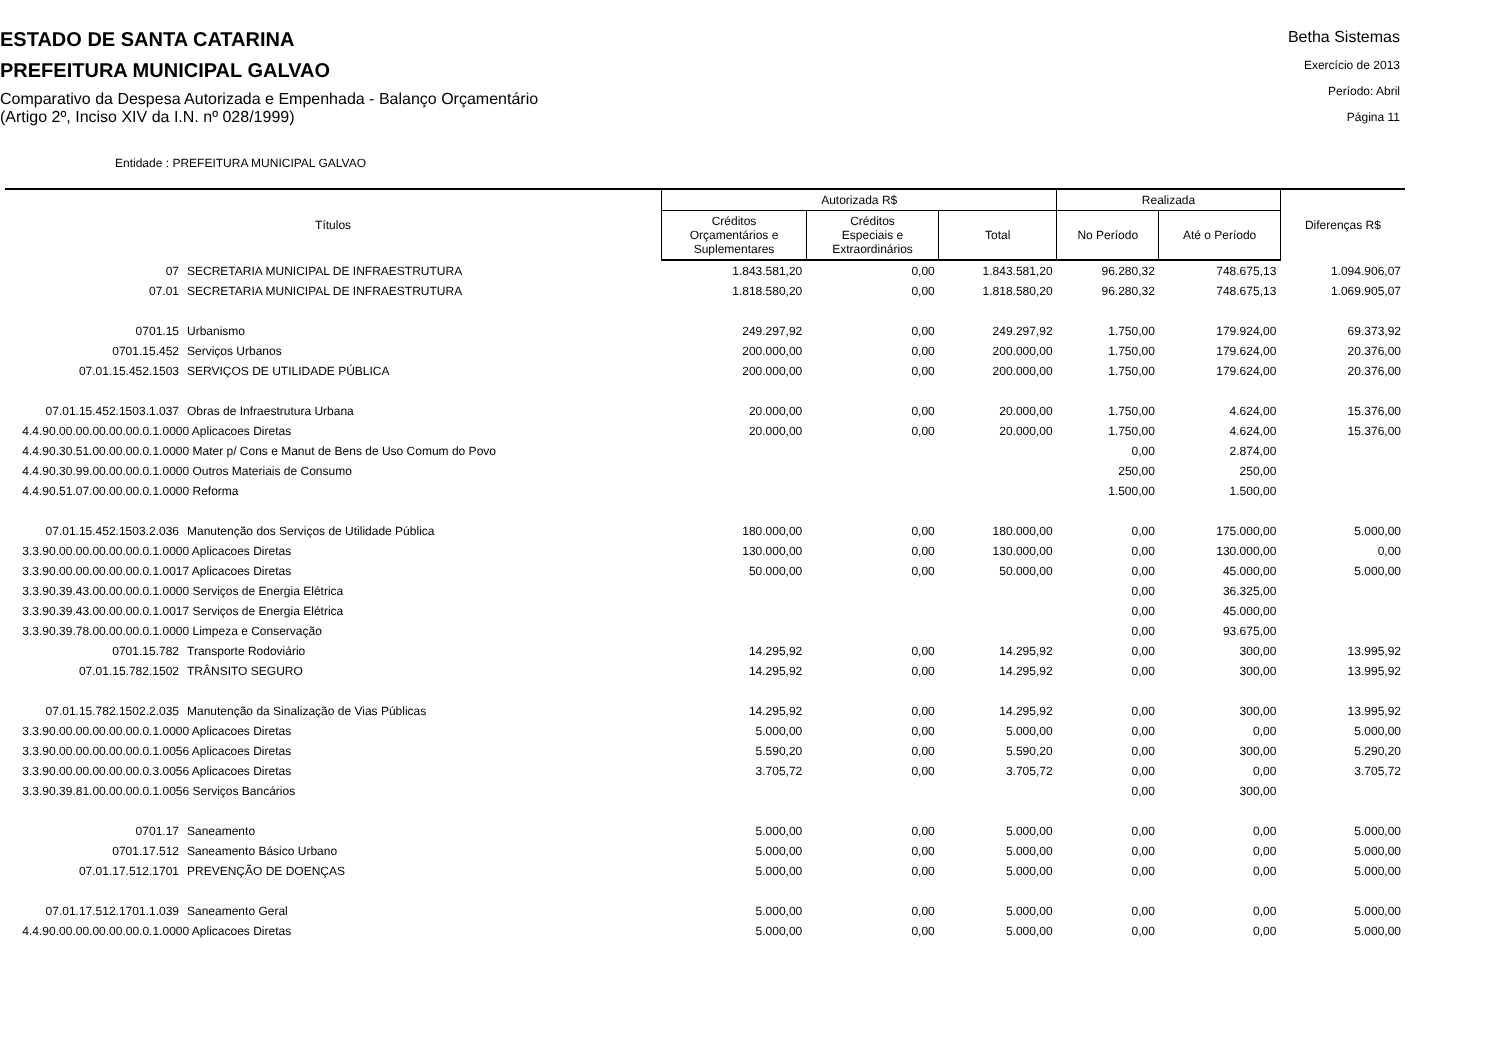ESTADO DE SANTA CATARINA
PREFEITURA MUNICIPAL GALVAO
Comparativo da Despesa Autorizada e Empenhada - Balanço Orçamentário
(Artigo 2º, Inciso XIV da I.N. nº 028/1999)
Betha Sistemas
Exercício de 2013
Período: Abril
Página 11
Entidade : PREFEITURA MUNICIPAL GALVAO
| Títulos | | Autorizada R$ | | | Realizada | | Diferenças R$ |
| --- | --- | --- | --- | --- | --- | --- | --- |
| | | Créditos Orçamentários e Suplementares | Créditos Especiais e Extraordinários | Total | No Período | Até o Período | |
| 07 | SECRETARIA MUNICIPAL DE INFRAESTRUTURA | 1.843.581,20 | 0,00 | 1.843.581,20 | 96.280,32 | 748.675,13 | 1.094.906,07 |
| 07.01 | SECRETARIA MUNICIPAL DE INFRAESTRUTURA | 1.818.580,20 | 0,00 | 1.818.580,20 | 96.280,32 | 748.675,13 | 1.069.905,07 |
| 0701.15 | Urbanismo | 249.297,92 | 0,00 | 249.297,92 | 1.750,00 | 179.924,00 | 69.373,92 |
| 0701.15.452 | Serviços Urbanos | 200.000,00 | 0,00 | 200.000,00 | 1.750,00 | 179.624,00 | 20.376,00 |
| 07.01.15.452.1503 | SERVIÇOS DE UTILIDADE PÚBLICA | 200.000,00 | 0,00 | 200.000,00 | 1.750,00 | 179.624,00 | 20.376,00 |
| 07.01.15.452.1503.1.037 | Obras de Infraestrutura Urbana | 20.000,00 | 0,00 | 20.000,00 | 1.750,00 | 4.624,00 | 15.376,00 |
| 4.4.90.00.00.00.00.00.0.1.0000 Aplicacoes Diretas | | 20.000,00 | 0,00 | 20.000,00 | 1.750,00 | 4.624,00 | 15.376,00 |
| 4.4.90.30.51.00.00.00.0.1.0000 Mater p/ Cons e Manut de Bens de Uso Comum do Povo | | | | | 0,00 | 2.874,00 | |
| 4.4.90.30.99.00.00.00.0.1.0000 Outros Materiais de Consumo | | | | | 250,00 | 250,00 | |
| 4.4.90.51.07.00.00.00.0.1.0000 Reforma | | | | | 1.500,00 | 1.500,00 | |
| 07.01.15.452.1503.2.036 | Manutenção dos Serviços de Utilidade Pública | 180.000,00 | 0,00 | 180.000,00 | 0,00 | 175.000,00 | 5.000,00 |
| 3.3.90.00.00.00.00.00.0.1.0000 Aplicacoes Diretas | | 130.000,00 | 0,00 | 130.000,00 | 0,00 | 130.000,00 | 0,00 |
| 3.3.90.00.00.00.00.00.0.1.0017 Aplicacoes Diretas | | 50.000,00 | 0,00 | 50.000,00 | 0,00 | 45.000,00 | 5.000,00 |
| 3.3.90.39.43.00.00.00.0.1.0000 Serviços de Energia Elétrica | | | | | 0,00 | 36.325,00 | |
| 3.3.90.39.43.00.00.00.0.1.0017 Serviços de Energia Elétrica | | | | | 0,00 | 45.000,00 | |
| 3.3.90.39.78.00.00.00.0.1.0000 Limpeza e Conservação | | | | | 0,00 | 93.675,00 | |
| 0701.15.782 | Transporte Rodoviário | 14.295,92 | 0,00 | 14.295,92 | 0,00 | 300,00 | 13.995,92 |
| 07.01.15.782.1502 | TRÂNSITO SEGURO | 14.295,92 | 0,00 | 14.295,92 | 0,00 | 300,00 | 13.995,92 |
| 07.01.15.782.1502.2.035 | Manutenção da Sinalização de Vias Públicas | 14.295,92 | 0,00 | 14.295,92 | 0,00 | 300,00 | 13.995,92 |
| 3.3.90.00.00.00.00.00.0.1.0000 Aplicacoes Diretas | | 5.000,00 | 0,00 | 5.000,00 | 0,00 | 0,00 | 5.000,00 |
| 3.3.90.00.00.00.00.00.0.1.0056 Aplicacoes Diretas | | 5.590,20 | 0,00 | 5.590,20 | 0,00 | 300,00 | 5.290,20 |
| 3.3.90.00.00.00.00.00.0.3.0056 Aplicacoes Diretas | | 3.705,72 | 0,00 | 3.705,72 | 0,00 | 0,00 | 3.705,72 |
| 3.3.90.39.81.00.00.00.0.1.0056 Serviços Bancários | | | | | 0,00 | 300,00 | |
| 0701.17 | Saneamento | 5.000,00 | 0,00 | 5.000,00 | 0,00 | 0,00 | 5.000,00 |
| 0701.17.512 | Saneamento Básico Urbano | 5.000,00 | 0,00 | 5.000,00 | 0,00 | 0,00 | 5.000,00 |
| 07.01.17.512.1701 | PREVENÇÃO DE DOENÇAS | 5.000,00 | 0,00 | 5.000,00 | 0,00 | 0,00 | 5.000,00 |
| 07.01.17.512.1701.1.039 | Saneamento Geral | 5.000,00 | 0,00 | 5.000,00 | 0,00 | 0,00 | 5.000,00 |
| 4.4.90.00.00.00.00.00.0.1.0000 Aplicacoes Diretas | | 5.000,00 | 0,00 | 5.000,00 | 0,00 | 0,00 | 5.000,00 |